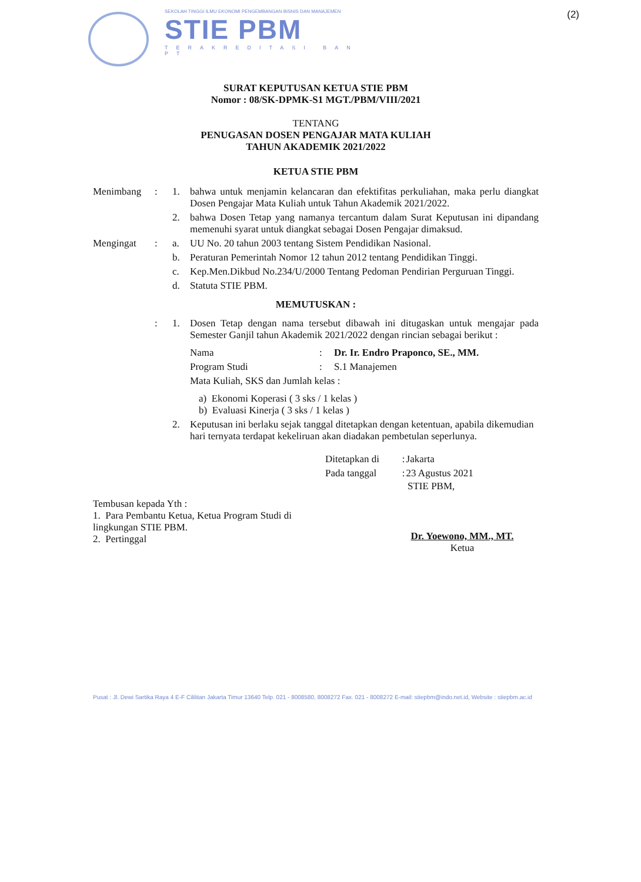SEKOLAH TINGGI ILMU EKONOMI PENGEMBANGAN BISNIS DAN MANAJEMEN
STIE PBM
TERAKREDITASI BAN PT
(2)
SURAT KEPUTUSAN KETUA STIE PBM
Nomor : 08/SK-DPMK-S1 MGT./PBM/VIII/2021
TENTANG
PENUGASAN DOSEN PENGAJAR MATA KULIAH
TAHUN AKADEMIK 2021/2022
KETUA STIE PBM
| Menimbang | : | 1. | bahwa untuk menjamin kelancaran dan efektifitas perkuliahan, maka perlu diangkat Dosen Pengajar Mata Kuliah untuk Tahun Akademik 2021/2022. |
| | | 2. | bahwa Dosen Tetap yang namanya tercantum dalam Surat Keputusan ini dipandang memenuhi syarat untuk diangkat sebagai Dosen Pengajar dimaksud. |
| Mengingat | : | a. | UU No. 20 tahun 2003 tentang Sistem Pendidikan Nasional. |
| | | b. | Peraturan Pemerintah Nomor 12 tahun 2012 tentang Pendidikan Tinggi. |
| | | c. | Kep.Men.Dikbud No.234/U/2000 Tentang Pedoman Pendirian Perguruan Tinggi. |
| | | d. | Statuta STIE PBM. |
| MEMUTUSKAN : | | | |
| | : | 1. | Dosen Tetap dengan nama tersebut dibawah ini ditugaskan untuk mengajar pada Semester Ganjil tahun Akademik 2021/2022 dengan rincian sebagai berikut : / Nama / : / Dr. Ir. Endro Praponco, SE., MM. / / Program Studi / : / S.1 Manajemen / / Mata Kuliah, SKS dan Jumlah kelas : / / / a) Ekonomi Koperasi ( 3 sks / 1 kelas ) b) Evaluasi Kinerja ( 3 sks / 1 kelas ) |
| | | 2. | Keputusan ini berlaku sejak tanggal ditetapkan dengan ketentuan, apabila dikemudian hari ternyata terdapat kekeliruan akan diadakan pembetulan seperlunya. |
| Ditetapkan di | : | Jakarta |
| Pada tanggal | : | 23 Agustus 2021 |
STIE PBM,
Tembusan kepada Yth :
1. Para Pembantu Ketua, Ketua Program Studi di lingkungan STIE PBM.
2. Pertinggal
Dr. Yoewono, MM., MT.
Ketua
Pusat : Jl. Dewi Sartika Raya 4 E-F Cililitan Jakarta Timur 13640 Telp. 021 - 8008580, 8008272 Fax. 021 - 8008272 E-mail: stiepbm@indo.net.id, Website : stiepbm.ac.id